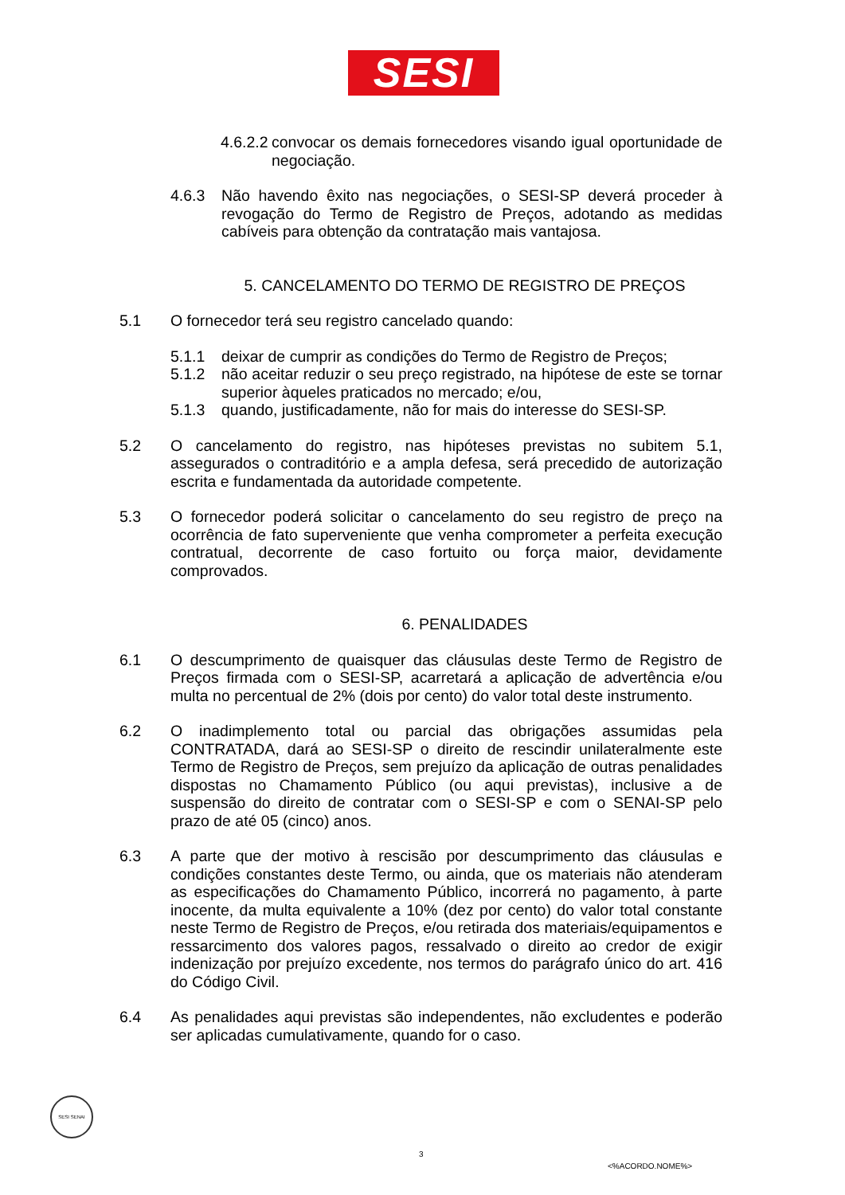SESI
4.6.2.2
convocar os demais fornecedores visando igual oportunidade de negociação.
4.6.3 Não havendo êxito nas negociações, o SESI-SP deverá proceder à revogação do Termo de Registro de Preços, adotando as medidas cabíveis para obtenção da contratação mais vantajosa.
5. CANCELAMENTO DO TERMO DE REGISTRO DE PREÇOS
5.1 O fornecedor terá seu registro cancelado quando:
5.1.1 deixar de cumprir as condições do Termo de Registro de Preços;
5.1.2 não aceitar reduzir o seu preço registrado, na hipótese de este se tornar superior àqueles praticados no mercado; e/ou,
5.1.3 quando, justificadamente, não for mais do interesse do SESI-SP.
5.2 O cancelamento do registro, nas hipóteses previstas no subitem 5.1, assegurados o contraditório e a ampla defesa, será precedido de autorização escrita e fundamentada da autoridade competente.
5.3 O fornecedor poderá solicitar o cancelamento do seu registro de preço na ocorrência de fato superveniente que venha comprometer a perfeita execução contratual, decorrente de caso fortuito ou força maior, devidamente comprovados.
6. PENALIDADES
6.1 O descumprimento de quaisquer das cláusulas deste Termo de Registro de Preços firmada com o SESI-SP, acarretará a aplicação de advertência e/ou multa no percentual de 2% (dois por cento) do valor total deste instrumento.
6.2 O inadimplemento total ou parcial das obrigações assumidas pela CONTRATADA, dará ao SESI-SP o direito de rescindir unilateralmente este Termo de Registro de Preços, sem prejuízo da aplicação de outras penalidades dispostas no Chamamento Público (ou aqui previstas), inclusive a de suspensão do direito de contratar com o SESI-SP e com o SENAI-SP pelo prazo de até 05 (cinco) anos.
6.3 A parte que der motivo à rescisão por descumprimento das cláusulas e condições constantes deste Termo, ou ainda, que os materiais não atenderam as especificações do Chamamento Público, incorrerá no pagamento, à parte inocente, da multa equivalente a 10% (dez por cento) do valor total constante neste Termo de Registro de Preços, e/ou retirada dos materiais/equipamentos e ressarcimento dos valores pagos, ressalvado o direito ao credor de exigir indenização por prejuízo excedente, nos termos do parágrafo único do art. 416 do Código Civil.
6.4 As penalidades aqui previstas são independentes, não excludentes e poderão ser aplicadas cumulativamente, quando for o caso.
SESI SENAI
3
<%ACORDO.NOME%>